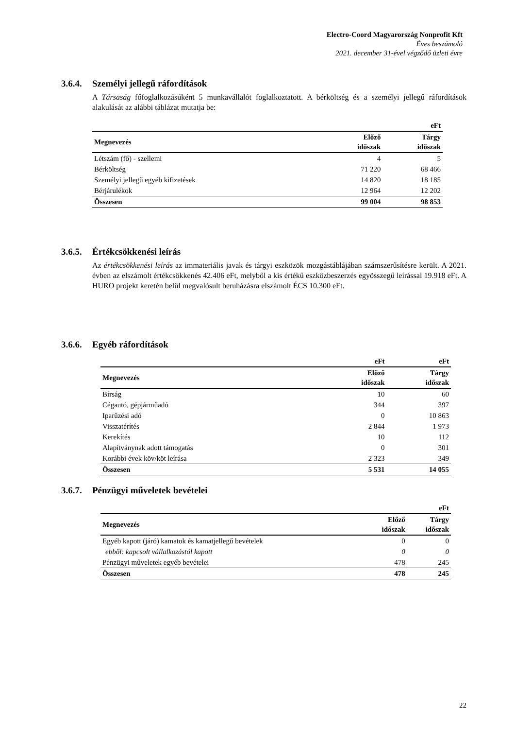Electro-Coord Magyarország Nonprofit Kft
Éves beszámoló
2021. december 31-ével végződő üzleti évre
3.6.4. Személyi jellegű ráfordítások
A Társaság főfoglalkozásúként 5 munkavállalót foglalkoztatott. A bérköltség és a személyi jellegű ráfordítások alakulását az alábbi táblázat mutatja be:
| | | eFt |
| --- | --- | --- |
| Megnevezés | Előző időszak | Tárgy időszak |
| Létszám (fő) - szellemi | 4 | 5 |
| Bérköltség | 71 220 | 68 466 |
| Személyi jellegű egyéb kifizetések | 14 820 | 18 185 |
| Bérjárulékok | 12 964 | 12 202 |
| Összesen | 99 004 | 98 853 |
3.6.5. Értékcsökkenési leírás
Az értékcsökkenési leírás az immateriális javak és tárgyi eszközök mozgástáblájában számszerűsítésre került. A 2021. évben az elszámolt értékcsökkenés 42.406 eFt, melyből a kis értékű eszközbeszerzés egyösszegű leírással 19.918 eFt. A HURO projekt keretén belül megvalósult beruházásra elszámolt ÉCS 10.300 eFt.
3.6.6. Egyéb ráfordítások
| | eFt | eFt |
| --- | --- | --- |
| Megnevezés | Előző időszak | Tárgy időszak |
| Bírság | 10 | 60 |
| Cégautó, gépjárműadó | 344 | 397 |
| Iparűzési adó | 0 | 10 863 |
| Visszatérítés | 2 844 | 1 973 |
| Kerekítés | 10 | 112 |
| Alapítványnak adott támogatás | 0 | 301 |
| Korábbi évek köv/köt leírása | 2 323 | 349 |
| Összesen | 5 531 | 14 055 |
3.6.7. Pénzügyi műveletek bevételei
| | | eFt |
| --- | --- | --- |
| Megnevezés | Előző időszak | Tárgy időszak |
| Egyéb kapott (járó) kamatok és kamatjellegű bevételek | 0 | 0 |
| ebből: kapcsolt vállalkozástól kapott | 0 | 0 |
| Pénzügyi műveletek egyéb bevételei | 478 | 245 |
| Összesen | 478 | 245 |
22